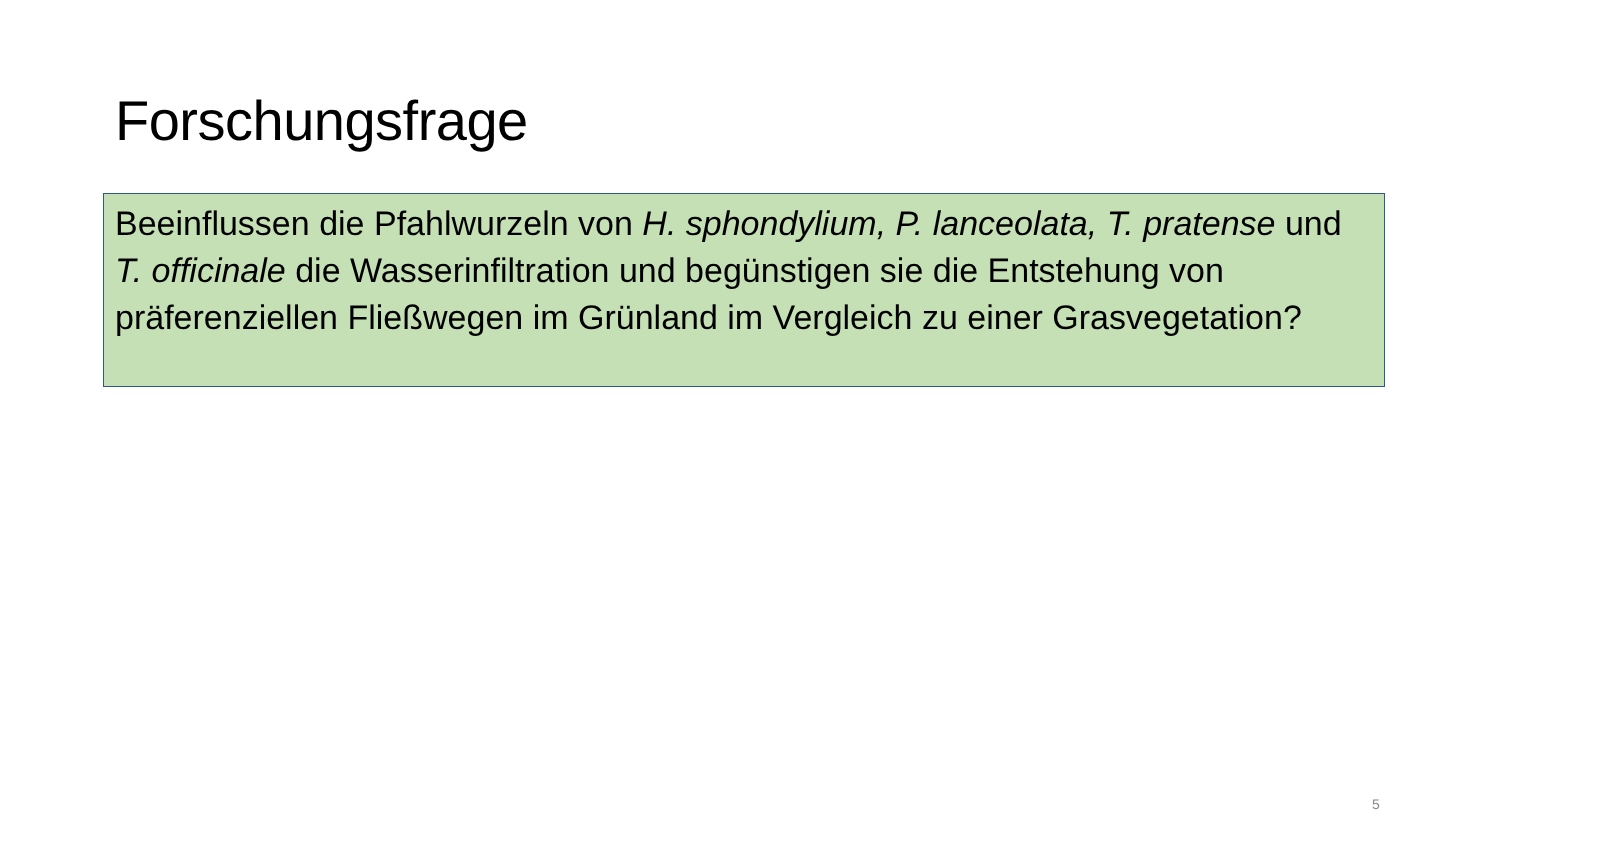Forschungsfrage
Beeinflussen die Pfahlwurzeln von H. sphondylium, P. lanceolata, T. pratense und T. officinale die Wasserinfiltration und begünstigen sie die Entstehung von präferenziellen Fließwegen im Grünland im Vergleich zu einer Grasvegetation?
5